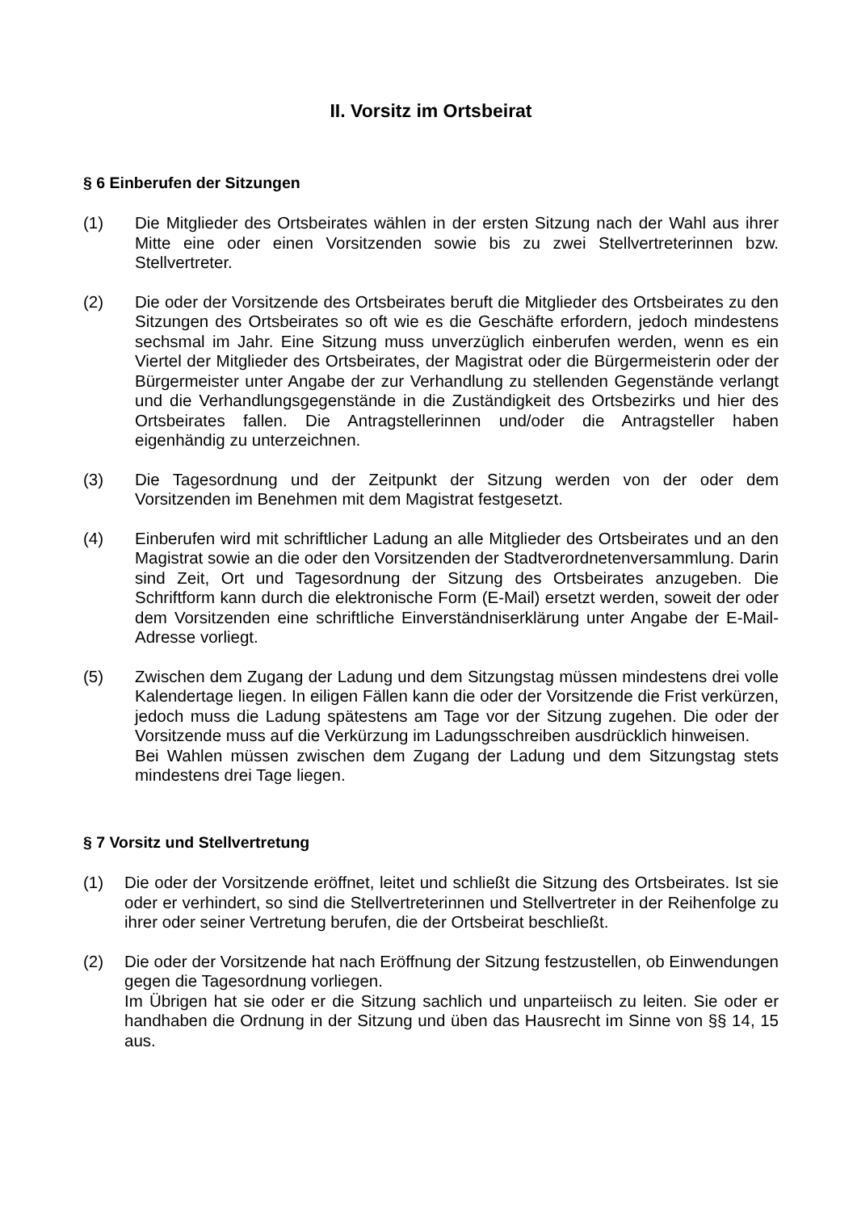II. Vorsitz im Ortsbeirat
§ 6 Einberufen der Sitzungen
(1) Die Mitglieder des Ortsbeirates wählen in der ersten Sitzung nach der Wahl aus ihrer Mitte eine oder einen Vorsitzenden sowie bis zu zwei Stellvertreterinnen bzw. Stellvertreter.
(2) Die oder der Vorsitzende des Ortsbeirates beruft die Mitglieder des Ortsbeirates zu den Sitzungen des Ortsbeirates so oft wie es die Geschäfte erfordern, jedoch mindestens sechsmal im Jahr. Eine Sitzung muss unverzüglich einberufen werden, wenn es ein Viertel der Mitglieder des Ortsbeirates, der Magistrat oder die Bürgermeisterin oder der Bürgermeister unter Angabe der zur Verhandlung zu stellenden Gegenstände verlangt und die Verhandlungsgegenstände in die Zuständigkeit des Ortsbezirks und hier des Ortsbeirates fallen. Die Antragstellerinnen und/oder die Antragsteller haben eigenhändig zu unterzeichnen.
(3) Die Tagesordnung und der Zeitpunkt der Sitzung werden von der oder dem Vorsitzenden im Benehmen mit dem Magistrat festgesetzt.
(4) Einberufen wird mit schriftlicher Ladung an alle Mitglieder des Ortsbeirates und an den Magistrat sowie an die oder den Vorsitzenden der Stadtverordnetenversammlung. Darin sind Zeit, Ort und Tagesordnung der Sitzung des Ortsbeirates anzugeben. Die Schriftform kann durch die elektronische Form (E-Mail) ersetzt werden, soweit der oder dem Vorsitzenden eine schriftliche Einverständniserklärung unter Angabe der E-Mail-Adresse vorliegt.
(5) Zwischen dem Zugang der Ladung und dem Sitzungstag müssen mindestens drei volle Kalendertage liegen. In eiligen Fällen kann die oder der Vorsitzende die Frist verkürzen, jedoch muss die Ladung spätestens am Tage vor der Sitzung zugehen. Die oder der Vorsitzende muss auf die Verkürzung im Ladungsschreiben ausdrücklich hinweisen.
Bei Wahlen müssen zwischen dem Zugang der Ladung und dem Sitzungstag stets mindestens drei Tage liegen.
§ 7 Vorsitz und Stellvertretung
(1) Die oder der Vorsitzende eröffnet, leitet und schließt die Sitzung des Ortsbeirates. Ist sie oder er verhindert, so sind die Stellvertreterinnen und Stellvertreter in der Reihenfolge zu ihrer oder seiner Vertretung berufen, die der Ortsbeirat beschließt.
(2) Die oder der Vorsitzende hat nach Eröffnung der Sitzung festzustellen, ob Einwendungen gegen die Tagesordnung vorliegen.
Im Übrigen hat sie oder er die Sitzung sachlich und unparteiisch zu leiten. Sie oder er handhaben die Ordnung in der Sitzung und üben das Hausrecht im Sinne von §§ 14, 15 aus.